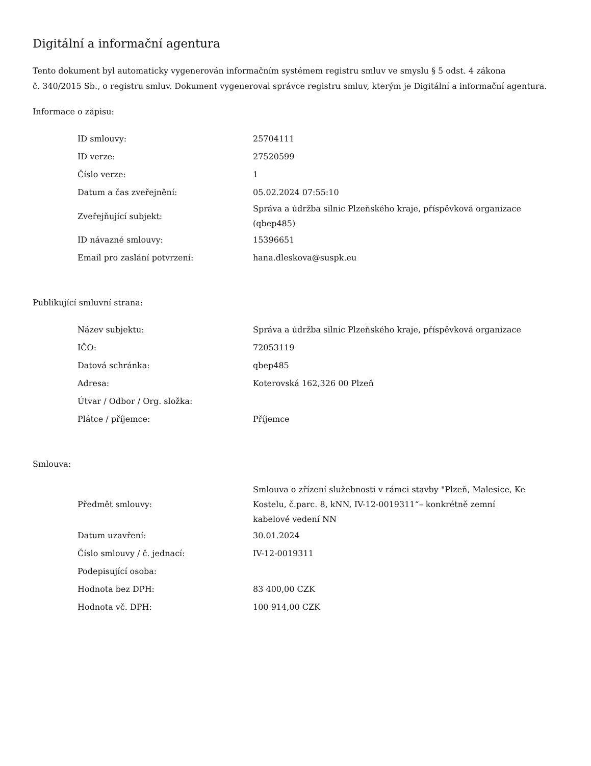Digitální a informační agentura
Tento dokument byl automaticky vygenerován informačním systémem registru smluv ve smyslu § 5 odst. 4 zákona
č. 340/2015 Sb., o registru smluv. Dokument vygeneroval správce registru smluv, kterým je Digitální a informační agentura.
Informace o zápisu:
| ID smlouvy: | 25704111 |
| ID verze: | 27520599 |
| Číslo verze: | 1 |
| Datum a čas zveřejnění: | 05.02.2024 07:55:10 |
| Zveřejňující subjekt: | Správa a údržba silnic Plzeňského kraje, příspěvková organizace (qbep485) |
| ID návazné smlouvy: | 15396651 |
| Email pro zaslání potvrzení: | hana.dleskova@suspk.eu |
Publikující smluvní strana:
| Název subjektu: | Správa a údržba silnic Plzeňského kraje, příspěvková organizace |
| IČO: | 72053119 |
| Datová schránka: | qbep485 |
| Adresa: | Koterovská 162,326 00 Plzeň |
| Útvar / Odbor / Org. složka: | |
| Plátce / příjemce: | Příjemce |
Smlouva:
| Předmět smlouvy: | Smlouva o zřízení služebnosti v rámci stavby "Plzeň, Malesice, Ke Kostelu, č.parc. 8, kNN, IV-12-0019311“– konkrétně zemní kabelové vedení NN |
| Datum uzavření: | 30.01.2024 |
| Číslo smlouvy / č. jednací: | IV-12-0019311 |
| Podepisující osoba: | |
| Hodnota bez DPH: | 83 400,00 CZK |
| Hodnota vč. DPH: | 100 914,00 CZK |